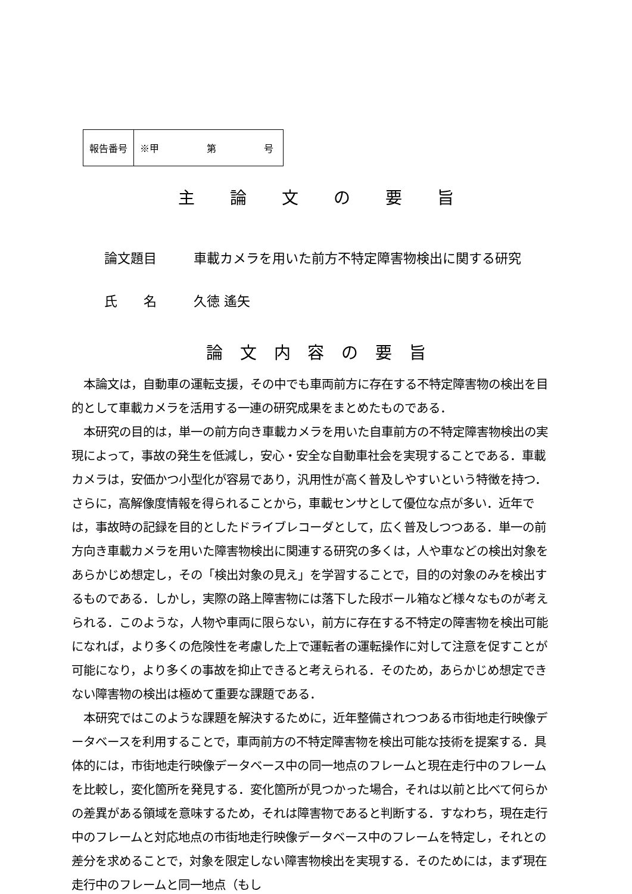| 報告番号 | ※甲 第 号 |
主 論 文 の 要 旨
論文題目 車載カメラを用いた前方不特定障害物検出に関する研究
氏　　名 久徳 遙矢
論 文 内 容 の 要 旨
本論文は，自動車の運転支援，その中でも車両前方に存在する不特定障害物の検出を目的として車載カメラを活用する一連の研究成果をまとめたものである．
本研究の目的は，単一の前方向き車載カメラを用いた自車前方の不特定障害物検出の実現によって，事故の発生を低減し，安心・安全な自動車社会を実現することである．車載カメラは，安価かつ小型化が容易であり，汎用性が高く普及しやすいという特徴を持つ．さらに，高解像度情報を得られることから，車載センサとして優位な点が多い．近年では，事故時の記録を目的としたドライブレコーダとして，広く普及しつつある．単一の前方向き車載カメラを用いた障害物検出に関連する研究の多くは，人や車などの検出対象をあらかじめ想定し，その「検出対象の見え」を学習することで，目的の対象のみを検出するものである．しかし，実際の路上障害物には落下した段ボール箱など様々なものが考えられる．このような，人物や車両に限らない，前方に存在する不特定の障害物を検出可能になれば，より多くの危険性を考慮した上で運転者の運転操作に対して注意を促すことが可能になり，より多くの事故を抑止できると考えられる．そのため，あらかじめ想定できない障害物の検出は極めて重要な課題である．
本研究ではこのような課題を解決するために，近年整備されつつある市街地走行映像データベースを利用することで，車両前方の不特定障害物を検出可能な技術を提案する．具体的には，市街地走行映像データベース中の同一地点のフレームと現在走行中のフレームを比較し，変化箇所を発見する．変化箇所が見つかった場合，それは以前と比べて何らかの差異がある領域を意味するため，それは障害物であると判断する．すなわち，現在走行中のフレームと対応地点の市街地走行映像データベース中のフレームを特定し，それとの差分を求めることで，対象を限定しない障害物検出を実現する．そのためには，まず現在走行中のフレームと同一地点（もし